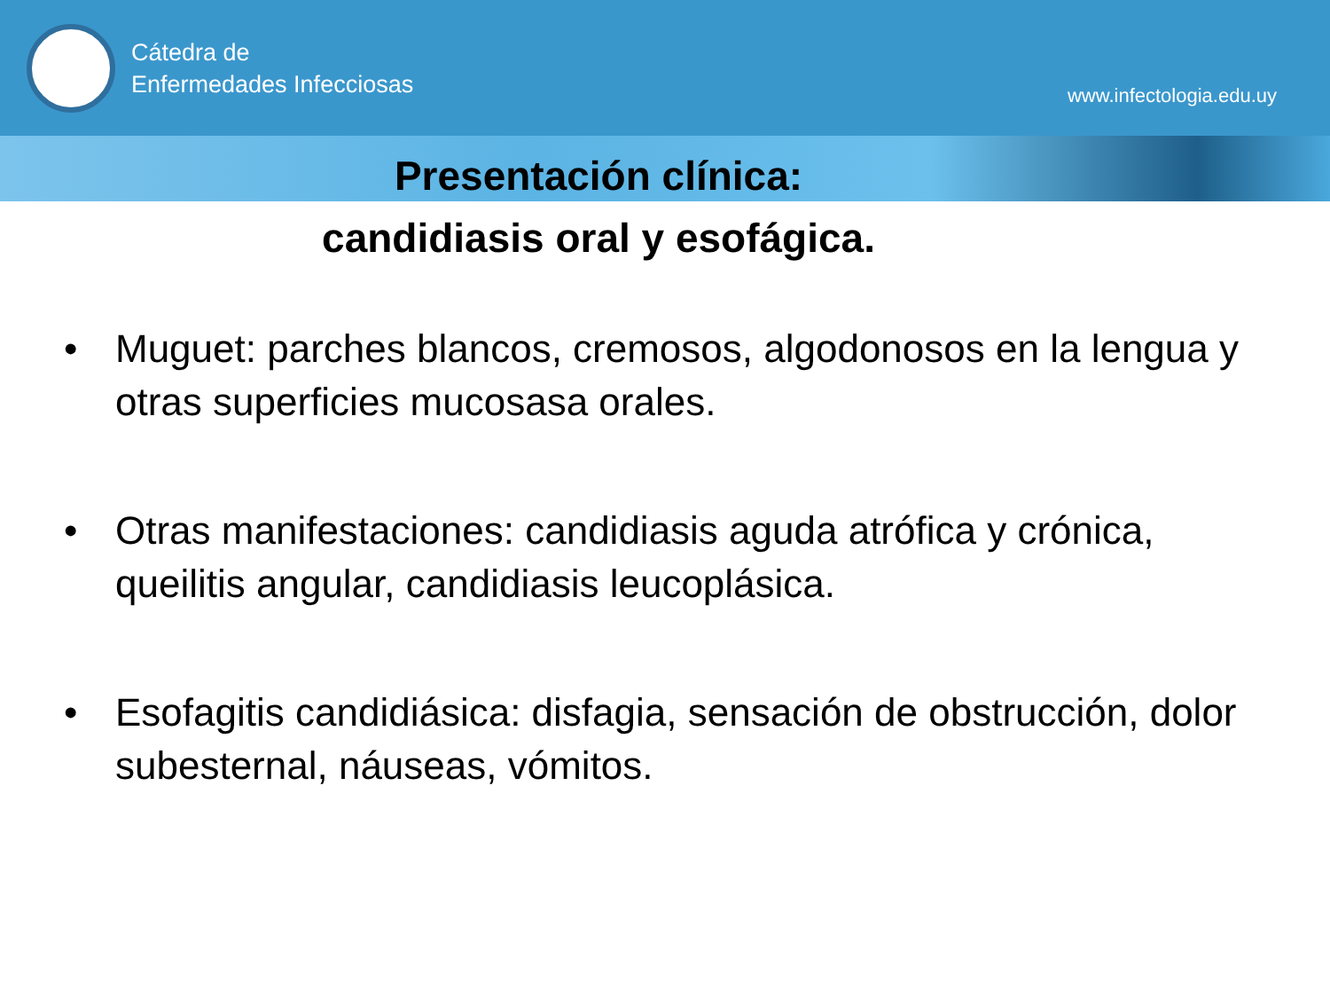Cátedra de
Enfermedades Infecciosas
www.infectologia.edu.uy
Presentación clínica:
candidiasis oral y esofágica.
• Muguet: parches blancos, cremosos, algodonosos en la lengua y otras superficies mucosasa orales.
• Otras manifestaciones: candidiasis aguda atrófica y crónica, queilitis angular, candidiasis leucoplásica.
• Esofagitis candidiásica: disfagia, sensación de obstrucción, dolor subesternal, náuseas, vómitos.